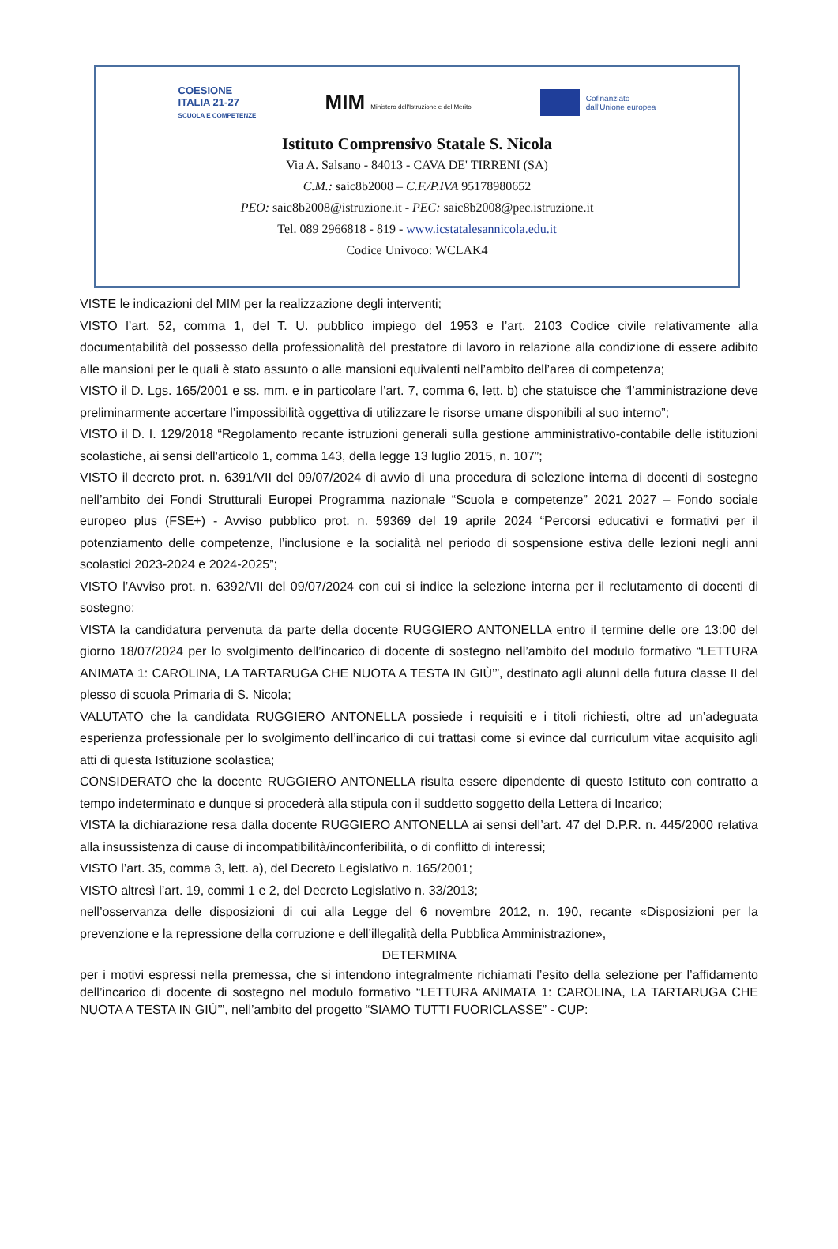COESIONE
ITALIA 21-27
SCUOLA E COMPETENZE
MIM Ministero dell'Istruzione e del Merito
Cofinanziato
dall'Unione europea
Istituto Comprensivo Statale S. Nicola
Via A. Salsano - 84013 - CAVA DE' TIRRENI (SA)
C.M.: saic8b2008 – C.F./P.IVA 95178980652
PEO: saic8b2008@istruzione.it - PEC: saic8b2008@pec.istruzione.it
Tel. 089 2966818 - 819 - www.icstatalesannicola.edu.it
Codice Univoco: WCLAK4
VISTE le indicazioni del MIM per la realizzazione degli interventi;
VISTO l’art. 52, comma 1, del T. U. pubblico impiego del 1953 e l’art. 2103 Codice civile relativamente alla documentabilità del possesso della professionalità del prestatore di lavoro in relazione alla condizione di essere adibito alle mansioni per le quali è stato assunto o alle mansioni equivalenti nell’ambito dell’area di competenza;
VISTO il D. Lgs. 165/2001 e ss. mm. e in particolare l’art. 7, comma 6, lett. b) che statuisce che “l’amministrazione deve preliminarmente accertare l’impossibilità oggettiva di utilizzare le risorse umane disponibili al suo interno”;
VISTO il D. I. 129/2018 “Regolamento recante istruzioni generali sulla gestione amministrativo-contabile delle istituzioni scolastiche, ai sensi dell'articolo 1, comma 143, della legge 13 luglio 2015, n. 107”;
VISTO il decreto prot. n. 6391/VII del 09/07/2024 di avvio di una procedura di selezione interna di docenti di sostegno nell’ambito dei Fondi Strutturali Europei Programma nazionale “Scuola e competenze” 2021 2027 – Fondo sociale europeo plus (FSE+) - Avviso pubblico prot. n. 59369 del 19 aprile 2024 “Percorsi educativi e formativi per il potenziamento delle competenze, l’inclusione e la socialità nel periodo di sospensione estiva delle lezioni negli anni scolastici 2023-2024 e 2024-2025”;
VISTO l’Avviso prot. n. 6392/VII del 09/07/2024 con cui si indice la selezione interna per il reclutamento di docenti di sostegno;
VISTA la candidatura pervenuta da parte della docente RUGGIERO ANTONELLA entro il termine delle ore 13:00 del giorno 18/07/2024 per lo svolgimento dell’incarico di docente di sostegno nell’ambito del modulo formativo “LETTURA ANIMATA 1: CAROLINA, LA TARTARUGA CHE NUOTA A TESTA IN GIÙ’”, destinato agli alunni della futura classe II del plesso di scuola Primaria di S. Nicola;
VALUTATO che la candidata RUGGIERO ANTONELLA possiede i requisiti e i titoli richiesti, oltre ad un’adeguata esperienza professionale per lo svolgimento dell’incarico di cui trattasi come si evince dal curriculum vitae acquisito agli atti di questa Istituzione scolastica;
CONSIDERATO che la docente RUGGIERO ANTONELLA risulta essere dipendente di questo Istituto con contratto a tempo indeterminato e dunque si procederà alla stipula con il suddetto soggetto della Lettera di Incarico;
VISTA la dichiarazione resa dalla docente RUGGIERO ANTONELLA ai sensi dell’art. 47 del D.P.R. n. 445/2000 relativa alla insussistenza di cause di incompatibilità/inconferibilità, o di conflitto di interessi;
VISTO l’art. 35, comma 3, lett. a), del Decreto Legislativo n. 165/2001;
VISTO altresì l’art. 19, commi 1 e 2, del Decreto Legislativo n. 33/2013;
nell’osservanza delle disposizioni di cui alla Legge del 6 novembre 2012, n. 190, recante «Disposizioni per la prevenzione e la repressione della corruzione e dell’illegalità della Pubblica Amministrazione»,
DETERMINA
per i motivi espressi nella premessa, che si intendono integralmente richiamati l’esito della selezione per l’affidamento dell’incarico di docente di sostegno nel modulo formativo “LETTURA ANIMATA 1: CAROLINA, LA TARTARUGA CHE NUOTA A TESTA IN GIÙ’”, nell’ambito del progetto “SIAMO TUTTI FUORICLASSE” - CUP: